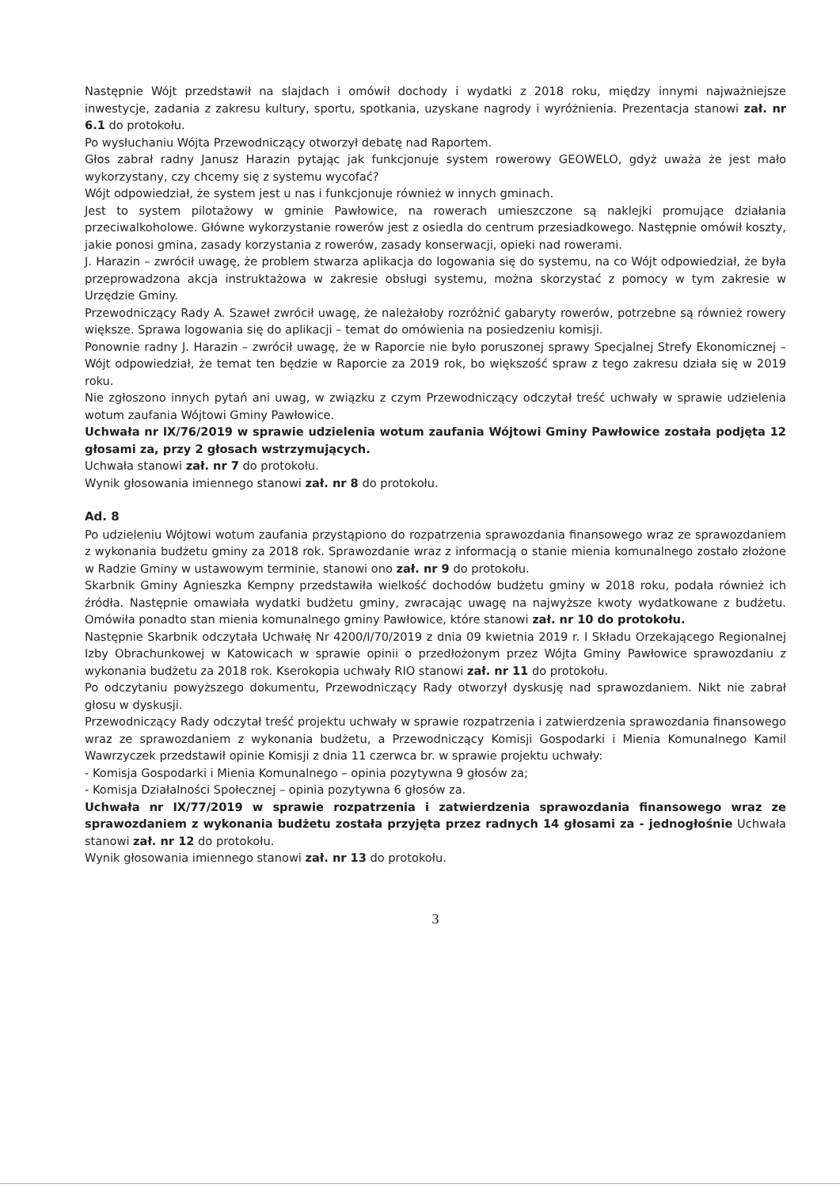Następnie Wójt przedstawił na slajdach i omówił dochody i wydatki z 2018 roku, między innymi najważniejsze inwestycje, zadania z zakresu kultury, sportu, spotkania, uzyskane nagrody i wyróżnienia. Prezentacja stanowi zał. nr 6.1 do protokołu.
Po wysłuchaniu Wójta Przewodniczący otworzył debatę nad Raportem.
Głos zabrał radny Janusz Harazin pytając jak funkcjonuje system rowerowy GEOWELO, gdyż uważa że jest mało wykorzystany, czy chcemy się z systemu wycofać?
Wójt odpowiedział, że system jest u nas i funkcjonuje również w innych gminach.
Jest to system pilotażowy w gminie Pawłowice, na rowerach umieszczone są naklejki promujące działania przeciwalkoholowe. Główne wykorzystanie rowerów jest z osiedla do centrum przesiadkowego. Następnie omówił koszty, jakie ponosi gmina, zasady korzystania z rowerów, zasady konserwacji, opieki nad rowerami.
J. Harazin – zwrócił uwagę, że problem stwarza aplikacja do logowania się do systemu, na co Wójt odpowiedział, że była przeprowadzona akcja instruktażowa w zakresie obsługi systemu, można skorzystać z pomocy w tym zakresie w Urzędzie Gminy.
Przewodniczący Rady A. Szaweł zwrócił uwagę, że należałoby rozróżnić gabaryty rowerów, potrzebne są również rowery większe. Sprawa logowania się do aplikacji – temat do omówienia na posiedzeniu komisji.
Ponownie radny J. Harazin – zwrócił uwagę, że w Raporcie nie było poruszonej sprawy Specjalnej Strefy Ekonomicznej – Wójt odpowiedział, że temat ten będzie w Raporcie za 2019 rok, bo większość spraw z tego zakresu działa się w 2019 roku.
Nie zgłoszono innych pytań ani uwag, w związku z czym Przewodniczący odczytał treść uchwały w sprawie udzielenia wotum zaufania Wójtowi Gminy Pawłowice.
Uchwała nr IX/76/2019 w sprawie udzielenia wotum zaufania Wójtowi Gminy Pawłowice została podjęta 12 głosami za, przy 2 głosach wstrzymujących.
Uchwała stanowi zał. nr 7 do protokołu.
Wynik głosowania imiennego stanowi zał. nr 8 do protokołu.
Ad. 8
Po udzieleniu Wójtowi wotum zaufania przystąpiono do rozpatrzenia sprawozdania finansowego wraz ze sprawozdaniem z wykonania budżetu gminy za 2018 rok. Sprawozdanie wraz z informacją o stanie mienia komunalnego zostało złożone w Radzie Gminy w ustawowym terminie, stanowi ono zał. nr 9 do protokołu.
Skarbnik Gminy Agnieszka Kempny przedstawiła wielkość dochodów budżetu gminy w 2018 roku, podała również ich źródła. Następnie omawiała wydatki budżetu gminy, zwracając uwagę na najwyższe kwoty wydatkowane z budżetu. Omówiła ponadto stan mienia komunalnego gminy Pawłowice, które stanowi zał. nr 10 do protokołu.
Następnie Skarbnik odczytała Uchwałę Nr 4200/I/70/2019 z dnia 09 kwietnia 2019 r. I Składu Orzekającego Regionalnej Izby Obrachunkowej w Katowicach w sprawie opinii o przedłożonym przez Wójta Gminy Pawłowice sprawozdaniu z wykonania budżetu za 2018 rok. Kserokopia uchwały RIO stanowi zał. nr 11 do protokołu.
Po odczytaniu powyższego dokumentu, Przewodniczący Rady otworzył dyskusję nad sprawozdaniem. Nikt nie zabrał głosu w dyskusji.
Przewodniczący Rady odczytał treść projektu uchwały w sprawie rozpatrzenia i zatwierdzenia sprawozdania finansowego wraz ze sprawozdaniem z wykonania budżetu, a Przewodniczący Komisji Gospodarki i Mienia Komunalnego Kamil Wawrzyczek przedstawił opinie Komisji z dnia 11 czerwca br. w sprawie projektu uchwały:
- Komisja Gospodarki i Mienia Komunalnego – opinia pozytywna 9 głosów za;
- Komisja Działalności Społecznej – opinia pozytywna 6 głosów za.
Uchwała nr IX/77/2019 w sprawie rozpatrzenia i zatwierdzenia sprawozdania finansowego wraz ze sprawozdaniem z wykonania budżetu została przyjęta przez radnych 14 głosami za - jednogłośnie Uchwała stanowi zał. nr 12 do protokołu.
Wynik głosowania imiennego stanowi zał. nr 13 do protokołu.
3